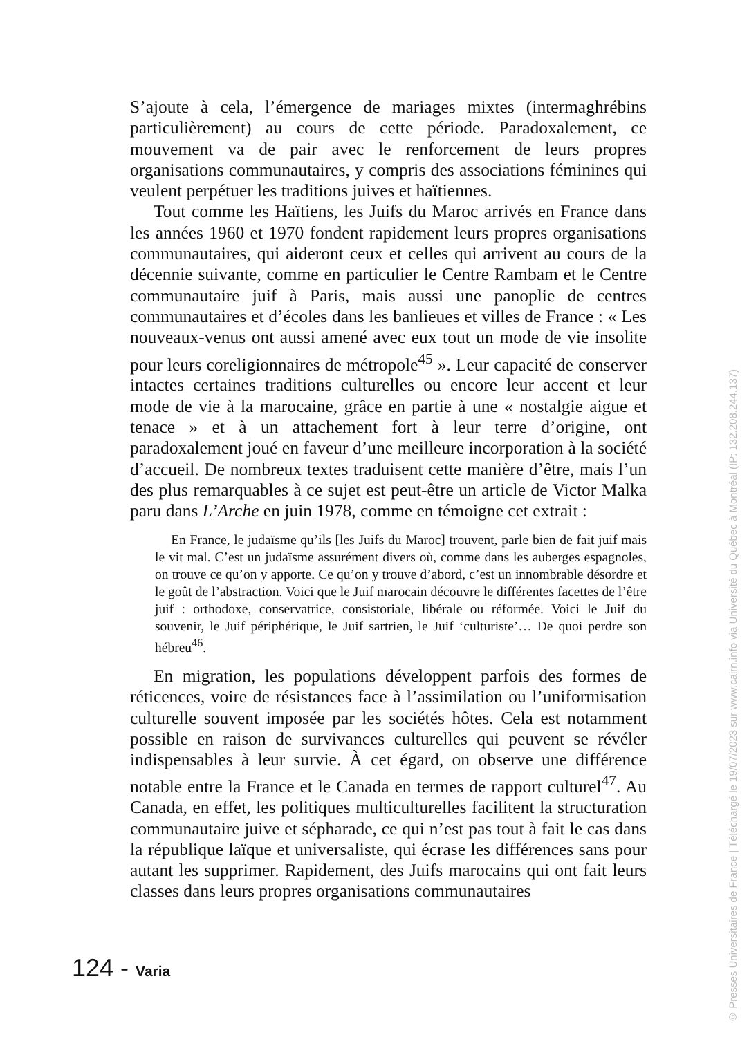S’ajoute à cela, l’émergence de mariages mixtes (intermaghrébins particulièrement) au cours de cette période. Paradoxalement, ce mouvement va de pair avec le renforcement de leurs propres organisations communautaires, y compris des associations féminines qui veulent perpétuer les traditions juives et haïtiennes.
Tout comme les Haïtiens, les Juifs du Maroc arrivés en France dans les années 1960 et 1970 fondent rapidement leurs propres organisations communautaires, qui aideront ceux et celles qui arrivent au cours de la décennie suivante, comme en particulier le Centre Rambam et le Centre communautaire juif à Paris, mais aussi une panoplie de centres communautaires et d’écoles dans les banlieues et villes de France : « Les nouveaux-venus ont aussi amené avec eux tout un mode de vie insolite pour leurs coreligionnaires de métropole<sup>45</sup> ». Leur capacité de conserver intactes certaines traditions culturelles ou encore leur accent et leur mode de vie à la marocaine, grâce en partie à une « nostalgie aigue et tenace » et à un attachement fort à leur terre d’origine, ont paradoxalement joué en faveur d’une meilleure incorporation à la société d’accueil. De nombreux textes traduisent cette manière d’être, mais l’un des plus remarquables à ce sujet est peut-être un article de Victor Malka paru dans L’Arche en juin 1978, comme en témoigne cet extrait :
En France, le judaïsme qu’ils [les Juifs du Maroc] trouvent, parle bien de fait juif mais le vit mal. C’est un judaïsme assurément divers où, comme dans les auberges espagnoles, on trouve ce qu’on y apporte. Ce qu’on y trouve d’abord, c’est un innombrable désordre et le goût de l’abstraction. Voici que le Juif marocain découvre le différentes facettes de l’être juif : orthodoxe, conservatrice, consistoriale, libérale ou réformée. Voici le Juif du souvenir, le Juif périphérique, le Juif sartrien, le Juif ‘culturiste’… De quoi perdre son hébreu<sup>46</sup>.
En migration, les populations développent parfois des formes de réticences, voire de résistances face à l’assimilation ou l’uniformisation culturelle souvent imposée par les sociétés hôtes. Cela est notamment possible en raison de survivances culturelles qui peuvent se révéler indispensables à leur survie. À cet égard, on observe une différence notable entre la France et le Canada en termes de rapport culturel<sup>47</sup>. Au Canada, en effet, les politiques multiculturelles facilitent la structuration communautaire juive et sépharade, ce qui n’est pas tout à fait le cas dans la république laïque et universaliste, qui écrase les différences sans pour autant les supprimer. Rapidement, des Juifs marocains qui ont fait leurs classes dans leurs propres organisations communautaires
124 - Varia
© Presses Universitaires de France | Téléchargé le 19/07/2023 sur www.cairn.info via Université du Québec à Montréal (IP: 132.208.244.137)